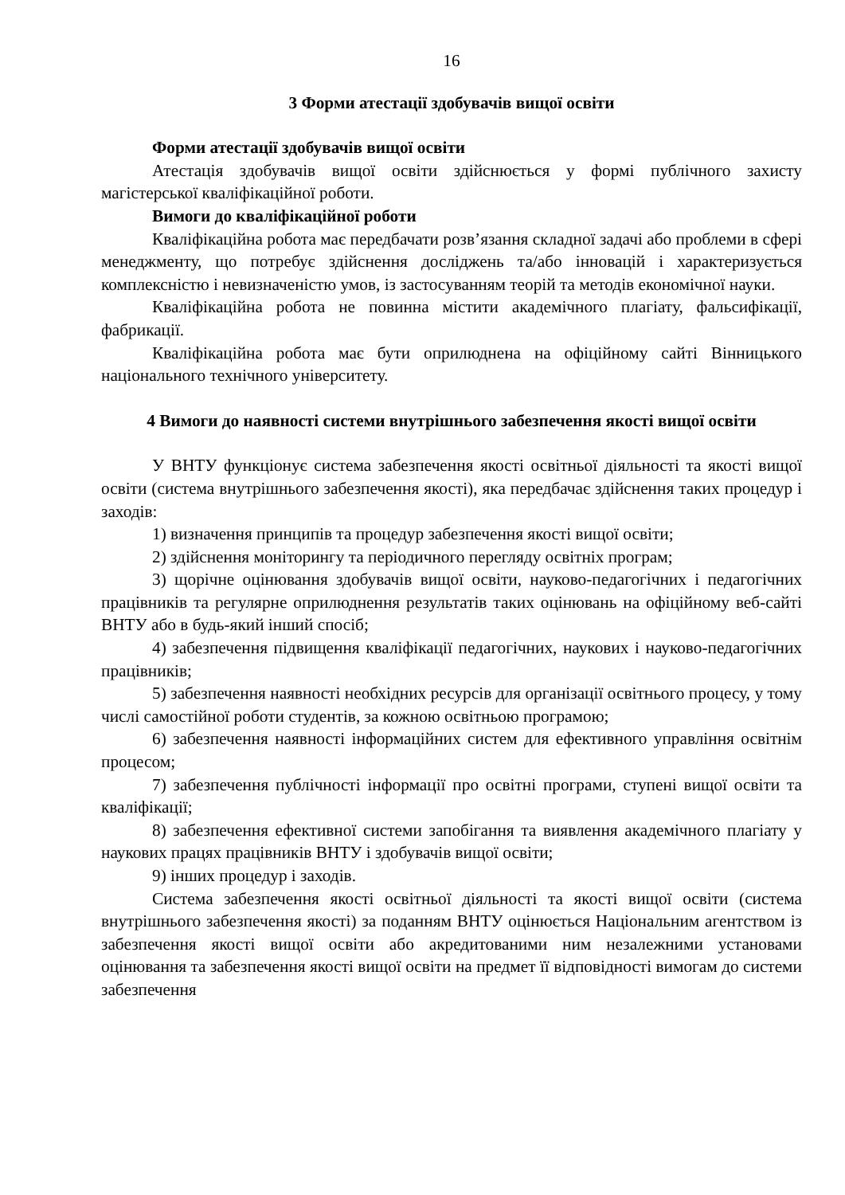16
3 Форми атестації здобувачів вищої освіти
Форми атестації здобувачів вищої освіти
Атестація здобувачів вищої освіти здійснюється у формі публічного захисту магістерської кваліфікаційної роботи.
Вимоги до кваліфікаційної роботи
Кваліфікаційна робота має передбачати розв’язання складної задачі або проблеми в сфері менеджменту, що потребує здійснення досліджень та/або інновацій і характеризується комплексністю і невизначеністю умов, із застосуванням теорій та методів економічної науки.
Кваліфікаційна робота не повинна містити академічного плагіату, фальсифікації, фабрикації.
Кваліфікаційна робота має бути оприлюднена на офіційному сайті Вінницького національного технічного університету.
4 Вимоги до наявності системи внутрішнього забезпечення якості вищої освіти
У ВНТУ функціонує система забезпечення якості освітньої діяльності та якості вищої освіти (система внутрішнього забезпечення якості), яка передбачає здійснення таких процедур і заходів:
1) визначення принципів та процедур забезпечення якості вищої освіти;
2) здійснення моніторингу та періодичного перегляду освітніх програм;
3) щорічне оцінювання здобувачів вищої освіти, науково-педагогічних і педагогічних працівників та регулярне оприлюднення результатів таких оцінювань на офіційному веб-сайті ВНТУ або в будь-який інший спосіб;
4) забезпечення підвищення кваліфікації педагогічних, наукових і науково-педагогічних працівників;
5) забезпечення наявності необхідних ресурсів для організації освітнього процесу, у тому числі самостійної роботи студентів, за кожною освітньою програмою;
6) забезпечення наявності інформаційних систем для ефективного управління освітнім процесом;
7) забезпечення публічності інформації про освітні програми, ступені вищої освіти та кваліфікації;
8) забезпечення ефективної системи запобігання та виявлення академічного плагіату у наукових працях працівників ВНТУ і здобувачів вищої освіти;
9) інших процедур і заходів.
Система забезпечення якості освітньої діяльності та якості вищої освіти (система внутрішнього забезпечення якості) за поданням ВНТУ оцінюється Національним агентством із забезпечення якості вищої освіти або акредитованими ним незалежними установами оцінювання та забезпечення якості вищої освіти на предмет її відповідності вимогам до системи забезпечення